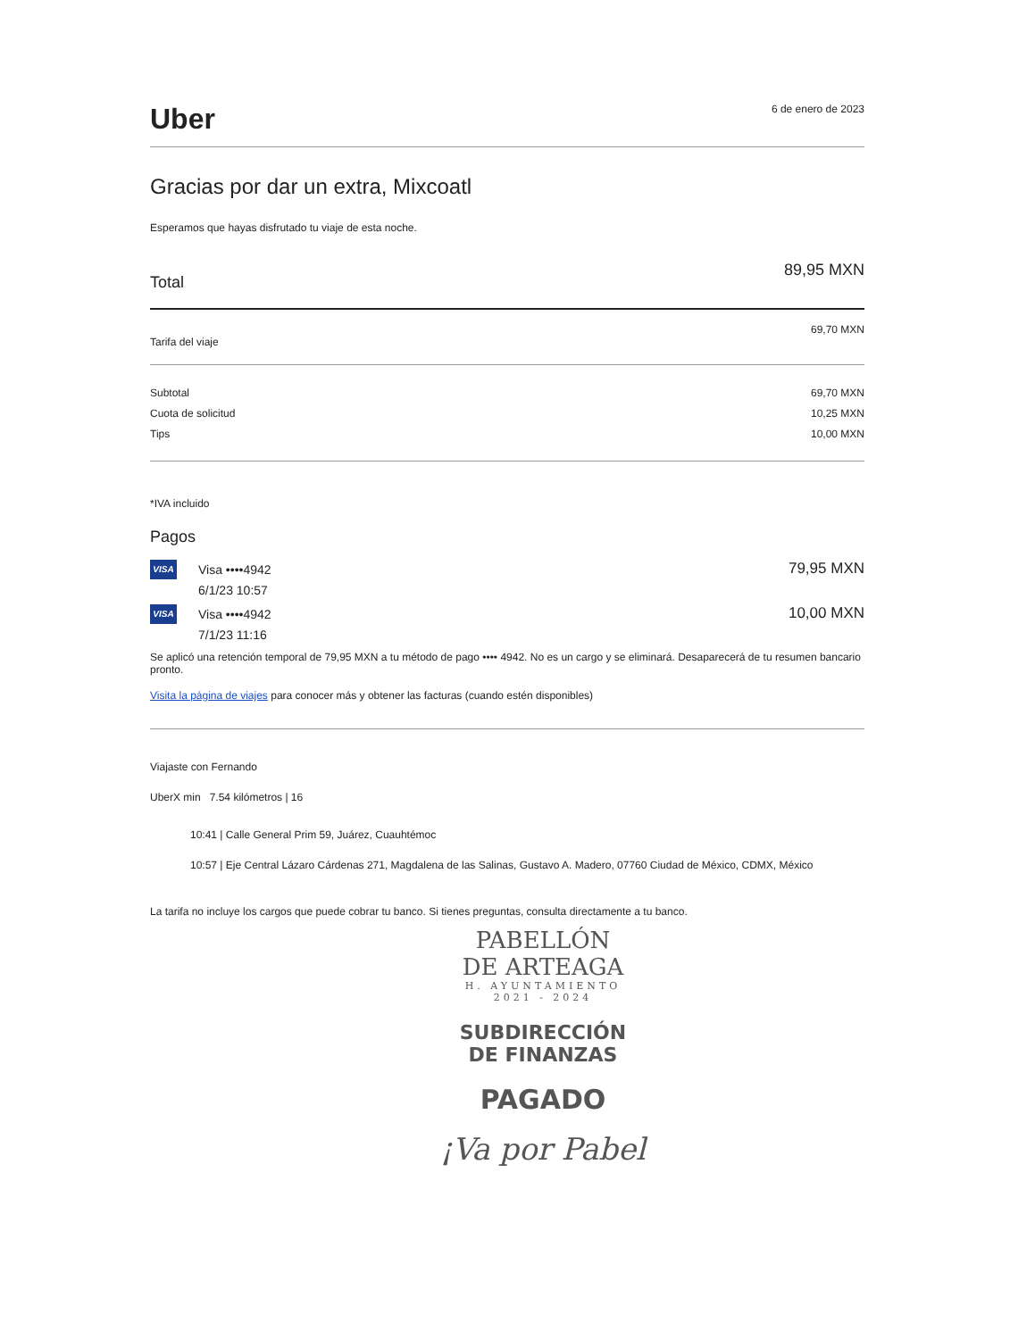Uber
6 de enero de 2023
Gracias por dar un extra, Mixcoatl
Esperamos que hayas disfrutado tu viaje de esta noche.
Total
89,95 MXN
Tarifa del viaje
69,70 MXN
Subtotal
Cuota de solicitud
Tips
69,70 MXN
10,25 MXN
10,00 MXN
*IVA incluido
Pagos
VISA Visa ••••4942
6/1/23 10:57
79,95 MXN
VISA Visa ••••4942
7/1/23 11:16
10,00 MXN
Se aplicó una retención temporal de 79,95 MXN a tu método de pago •••• 4942. No es un cargo y se eliminará. Desaparecerá de tu resumen bancario pronto.
Visita la página de viajes para conocer más y obtener las facturas (cuando estén disponibles)
Viajaste con Fernando
UberX min 7.54 kilómetros | 16
10:41 | Calle General Prim 59, Juárez, Cuauhtémoc
10:57 | Eje Central Lázaro Cárdenas 271, Magdalena de las Salinas, Gustavo A. Madero, 07760 Ciudad de México, CDMX, México
La tarifa no incluye los cargos que puede cobrar tu banco. Si tienes preguntas, consulta directamente a tu banco.
PABELLÓN
DE ARTEAGA
H. AYUNTAMIENTO
2021 - 2024
SUBDIRECCIÓN
DE FINANZAS
PAGADO
¡Va por Pabel